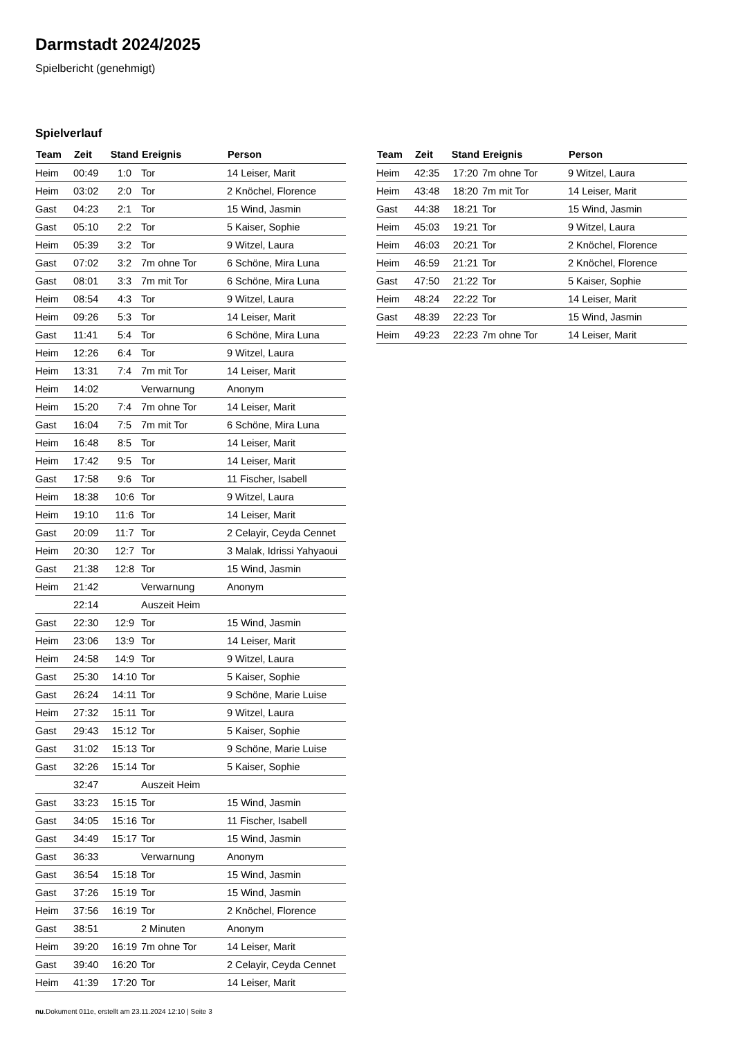Darmstadt 2024/2025
Spielbericht (genehmigt)
Spielverlauf
| Team | Zeit | Stand | Ereignis | Person |
| --- | --- | --- | --- | --- |
| Heim | 00:49 | 1:0 | Tor | 14 Leiser, Marit |
| Heim | 03:02 | 2:0 | Tor | 2 Knöchel, Florence |
| Gast | 04:23 | 2:1 | Tor | 15 Wind, Jasmin |
| Gast | 05:10 | 2:2 | Tor | 5 Kaiser, Sophie |
| Heim | 05:39 | 3:2 | Tor | 9 Witzel, Laura |
| Gast | 07:02 | 3:2 | 7m ohne Tor | 6 Schöne, Mira Luna |
| Gast | 08:01 | 3:3 | 7m mit Tor | 6 Schöne, Mira Luna |
| Heim | 08:54 | 4:3 | Tor | 9 Witzel, Laura |
| Heim | 09:26 | 5:3 | Tor | 14 Leiser, Marit |
| Gast | 11:41 | 5:4 | Tor | 6 Schöne, Mira Luna |
| Heim | 12:26 | 6:4 | Tor | 9 Witzel, Laura |
| Heim | 13:31 | 7:4 | 7m mit Tor | 14 Leiser, Marit |
| Heim | 14:02 | | Verwarnung | Anonym |
| Heim | 15:20 | 7:4 | 7m ohne Tor | 14 Leiser, Marit |
| Gast | 16:04 | 7:5 | 7m mit Tor | 6 Schöne, Mira Luna |
| Heim | 16:48 | 8:5 | Tor | 14 Leiser, Marit |
| Heim | 17:42 | 9:5 | Tor | 14 Leiser, Marit |
| Gast | 17:58 | 9:6 | Tor | 11 Fischer, Isabell |
| Heim | 18:38 | 10:6 | Tor | 9 Witzel, Laura |
| Heim | 19:10 | 11:6 | Tor | 14 Leiser, Marit |
| Gast | 20:09 | 11:7 | Tor | 2 Celayir, Ceyda Cennet |
| Heim | 20:30 | 12:7 | Tor | 3 Malak, Idrissi Yahyaoui |
| Gast | 21:38 | 12:8 | Tor | 15 Wind, Jasmin |
| Heim | 21:42 | | Verwarnung | Anonym |
| | 22:14 | | Auszeit Heim | |
| Gast | 22:30 | 12:9 | Tor | 15 Wind, Jasmin |
| Heim | 23:06 | 13:9 | Tor | 14 Leiser, Marit |
| Heim | 24:58 | 14:9 | Tor | 9 Witzel, Laura |
| Gast | 25:30 | 14:10 | Tor | 5 Kaiser, Sophie |
| Gast | 26:24 | 14:11 | Tor | 9 Schöne, Marie Luise |
| Heim | 27:32 | 15:11 | Tor | 9 Witzel, Laura |
| Gast | 29:43 | 15:12 | Tor | 5 Kaiser, Sophie |
| Gast | 31:02 | 15:13 | Tor | 9 Schöne, Marie Luise |
| Gast | 32:26 | 15:14 | Tor | 5 Kaiser, Sophie |
| | 32:47 | | Auszeit Heim | |
| Gast | 33:23 | 15:15 | Tor | 15 Wind, Jasmin |
| Gast | 34:05 | 15:16 | Tor | 11 Fischer, Isabell |
| Gast | 34:49 | 15:17 | Tor | 15 Wind, Jasmin |
| Gast | 36:33 | | Verwarnung | Anonym |
| Gast | 36:54 | 15:18 | Tor | 15 Wind, Jasmin |
| Gast | 37:26 | 15:19 | Tor | 15 Wind, Jasmin |
| Heim | 37:56 | 16:19 | Tor | 2 Knöchel, Florence |
| Gast | 38:51 | | 2 Minuten | Anonym |
| Heim | 39:20 | 16:19 | 7m ohne Tor | 14 Leiser, Marit |
| Gast | 39:40 | 16:20 | Tor | 2 Celayir, Ceyda Cennet |
| Heim | 41:39 | 17:20 | Tor | 14 Leiser, Marit |
| Team | Zeit | Stand | Ereignis | Person |
| --- | --- | --- | --- | --- |
| Heim | 42:35 | 17:20 | 7m ohne Tor | 9 Witzel, Laura |
| Heim | 43:48 | 18:20 | 7m mit Tor | 14 Leiser, Marit |
| Gast | 44:38 | 18:21 | Tor | 15 Wind, Jasmin |
| Heim | 45:03 | 19:21 | Tor | 9 Witzel, Laura |
| Heim | 46:03 | 20:21 | Tor | 2 Knöchel, Florence |
| Heim | 46:59 | 21:21 | Tor | 2 Knöchel, Florence |
| Gast | 47:50 | 21:22 | Tor | 5 Kaiser, Sophie |
| Heim | 48:24 | 22:22 | Tor | 14 Leiser, Marit |
| Gast | 48:39 | 22:23 | Tor | 15 Wind, Jasmin |
| Heim | 49:23 | 22:23 | 7m ohne Tor | 14 Leiser, Marit |
nu.Dokument 011e, erstellt am 23.11.2024 12:10 | Seite 3